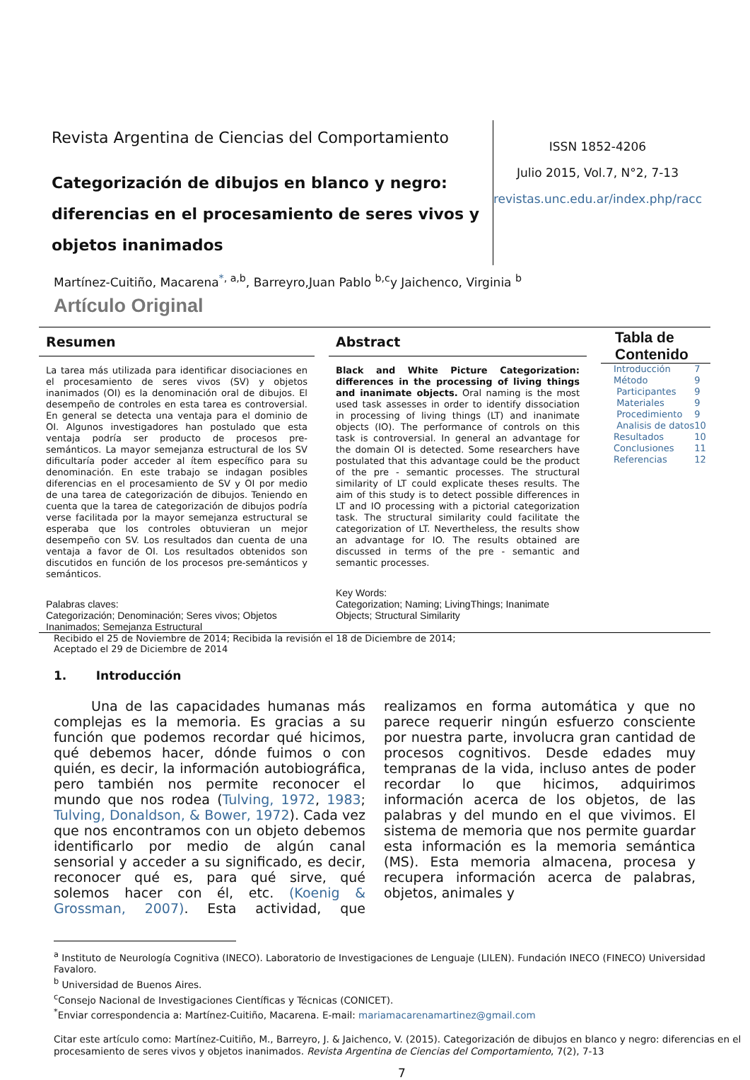Revista Argentina de Ciencias del Comportamiento
Categorización de dibujos en blanco y negro: diferencias en el procesamiento de seres vivos y objetos inanimados
ISSN 1852-4206
Julio 2015, Vol.7, N°2, 7-13
revistas.unc.edu.ar/index.php/racc
Martínez-Cuitiño, Macarena<sup>*, a,b</sup>, Barreyro,Juan Pablo <sup>b,c</sup>y Jaichenco, Virginia <sup>b</sup>
Artículo Original
Resumen
La tarea más utilizada para identificar disociaciones en el procesamiento de seres vivos (SV) y objetos inanimados (OI) es la denominación oral de dibujos. El desempeño de controles en esta tarea es controversial. En general se detecta una ventaja para el dominio de OI. Algunos investigadores han postulado que esta ventaja podría ser producto de procesos pre-semánticos. La mayor semejanza estructural de los SV dificultaría poder acceder al ítem específico para su denominación. En este trabajo se indagan posibles diferencias en el procesamiento de SV y OI por medio de una tarea de categorización de dibujos. Teniendo en cuenta que la tarea de categorización de dibujos podría verse facilitada por la mayor semejanza estructural se esperaba que los controles obtuvieran un mejor desempeño con SV. Los resultados dan cuenta de una ventaja a favor de OI. Los resultados obtenidos son discutidos en función de los procesos pre-semánticos y semánticos.
Palabras claves:
Categorización; Denominación; Seres vivos; Objetos Inanimados; Semejanza Estructural
Abstract
Black and White Picture Categorization: differences in the processing of living things and inanimate objects. Oral naming is the most used task assesses in order to identify dissociation in processing of living things (LT) and inanimate objects (IO). The performance of controls on this task is controversial. In general an advantage for the domain OI is detected. Some researchers have postulated that this advantage could be the product of the pre - semantic processes. The structural similarity of LT could explicate theses results. The aim of this study is to detect possible differences in LT and IO processing with a pictorial categorization task. The structural similarity could facilitate the categorization of LT. Nevertheless, the results show an advantage for IO. The results obtained are discussed in terms of the pre - semantic and semantic processes.
Key Words:
Categorization; Naming; LivingThings; Inanimate Objects; Structural Similarity
Tabla de Contenido
| Introducción | 7 |
| Método | 9 |
| Participantes | 9 |
| Materiales | 9 |
| Procedimiento | 9 |
| Analisis de datos | 10 |
| Resultados | 10 |
| Conclusiones | 11 |
| Referencias | 12 |
Recibido el 25 de Noviembre de 2014; Recibida la revisión el 18 de Diciembre de 2014;
Aceptado el 29 de Diciembre de 2014
1. Introducción
Una de las capacidades humanas más complejas es la memoria. Es gracias a su función que podemos recordar qué hicimos, qué debemos hacer, dónde fuimos o con quién, es decir, la información autobiográfica, pero también nos permite reconocer el mundo que nos rodea (Tulving, 1972, 1983; Tulving, Donaldson, & Bower, 1972). Cada vez que nos encontramos con un objeto debemos identificarlo por medio de algún canal sensorial y acceder a su significado, es decir, reconocer qué es, para qué sirve, qué solemos hacer con él, etc. (Koenig & Grossman, 2007). Esta actividad, que realizamos en forma automática y que no parece requerir ningún esfuerzo consciente por nuestra parte, involucra gran cantidad de procesos cognitivos. Desde edades muy tempranas de la vida, incluso antes de poder recordar lo que hicimos, adquirimos información acerca de los objetos, de las palabras y del mundo en el que vivimos. El sistema de memoria que nos permite guardar esta información es la memoria semántica (MS). Esta memoria almacena, procesa y recupera información acerca de palabras, objetos, animales y
<sup>a</sup> Instituto de Neurología Cognitiva (INECO). Laboratorio de Investigaciones de Lenguaje (LILEN). Fundación INECO (FINECO) Universidad Favaloro.
<sup>b</sup> Universidad de Buenos Aires.
<sup>c</sup> Consejo Nacional de Investigaciones Científicas y Técnicas (CONICET).
<sup>*</sup> Enviar correspondencia a: Martínez-Cuitiño, Macarena. E-mail: mariamacarenamartinez@gmail.com
Citar este artículo como: Martínez-Cuitiño, M., Barreyro, J. & Jaichenco, V. (2015). Categorización de dibujos en blanco y negro: diferencias en el procesamiento de seres vivos y objetos inanimados. Revista Argentina de Ciencias del Comportamiento, 7(2), 7-13
7